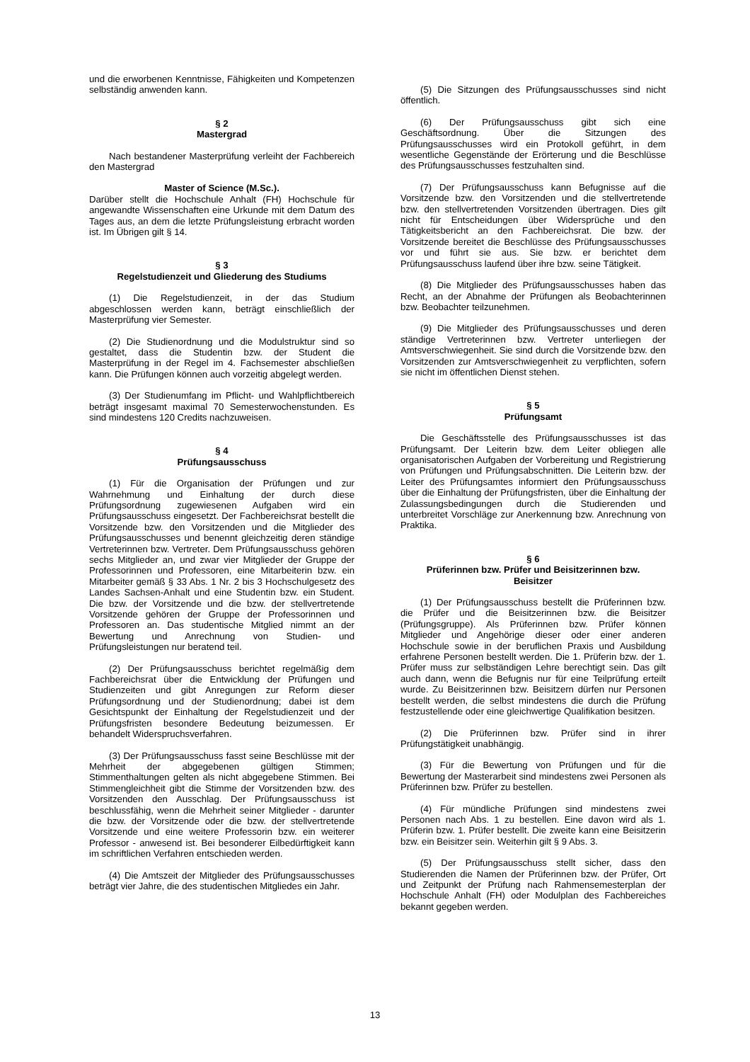und die erworbenen Kenntnisse, Fähigkeiten und Kompetenzen selbständig anwenden kann.
§ 2
Mastergrad
Nach bestandener Masterprüfung verleiht der Fachbereich den Mastergrad
Master of Science (M.Sc.).
Darüber stellt die Hochschule Anhalt (FH) Hochschule für angewandte Wissenschaften eine Urkunde mit dem Datum des Tages aus, an dem die letzte Prüfungsleistung erbracht worden ist. Im Übrigen gilt § 14.
§ 3
Regelstudienzeit und Gliederung des Studiums
(1) Die Regelstudienzeit, in der das Studium abgeschlossen werden kann, beträgt einschließlich der Masterprüfung vier Semester.
(2) Die Studienordnung und die Modulstruktur sind so gestaltet, dass die Studentin bzw. der Student die Masterprüfung in der Regel im 4. Fachsemester abschließen kann. Die Prüfungen können auch vorzeitig abgelegt werden.
(3) Der Studienumfang im Pflicht- und Wahlpflichtbereich beträgt insgesamt maximal 70 Semesterwochenstunden. Es sind mindestens 120 Credits nachzuweisen.
§ 4
Prüfungsausschuss
(1) Für die Organisation der Prüfungen und zur Wahrnehmung und Einhaltung der durch diese Prüfungsordnung zugewiesenen Aufgaben wird ein Prüfungsausschuss eingesetzt. Der Fachbereichsrat bestellt die Vorsitzende bzw. den Vorsitzenden und die Mitglieder des Prüfungsausschusses und benennt gleichzeitig deren ständige Vertreterinnen bzw. Vertreter. Dem Prüfungsausschuss gehören sechs Mitglieder an, und zwar vier Mitglieder der Gruppe der Professorinnen und Professoren, eine Mitarbeiterin bzw. ein Mitarbeiter gemäß § 33 Abs. 1 Nr. 2 bis 3 Hochschulgesetz des Landes Sachsen-Anhalt und eine Studentin bzw. ein Student. Die bzw. der Vorsitzende und die bzw. der stellvertretende Vorsitzende gehören der Gruppe der Professorinnen und Professoren an. Das studentische Mitglied nimmt an der Bewertung und Anrechnung von Studien- und Prüfungsleistungen nur beratend teil.
(2) Der Prüfungsausschuss berichtet regelmäßig dem Fachbereichsrat über die Entwicklung der Prüfungen und Studienzeiten und gibt Anregungen zur Reform dieser Prüfungsordnung und der Studienordnung; dabei ist dem Gesichtspunkt der Einhaltung der Regelstudienzeit und der Prüfungsfristen besondere Bedeutung beizumessen. Er behandelt Widerspruchsverfahren.
(3) Der Prüfungsausschuss fasst seine Beschlüsse mit der Mehrheit der abgegebenen gültigen Stimmen; Stimmenthaltungen gelten als nicht abgegebene Stimmen. Bei Stimmengleichheit gibt die Stimme der Vorsitzenden bzw. des Vorsitzenden den Ausschlag. Der Prüfungsausschuss ist beschlussfähig, wenn die Mehrheit seiner Mitglieder - darunter die bzw. der Vorsitzende oder die bzw. der stellvertretende Vorsitzende und eine weitere Professorin bzw. ein weiterer Professor - anwesend ist. Bei besonderer Eilbedürftigkeit kann im schriftlichen Verfahren entschieden werden.
(4) Die Amtszeit der Mitglieder des Prüfungsausschusses beträgt vier Jahre, die des studentischen Mitgliedes ein Jahr.
(5) Die Sitzungen des Prüfungsausschusses sind nicht öffentlich.
(6) Der Prüfungsausschuss gibt sich eine Geschäftsordnung. Über die Sitzungen des Prüfungsausschusses wird ein Protokoll geführt, in dem wesentliche Gegenstände der Erörterung und die Beschlüsse des Prüfungsausschusses festzuhalten sind.
(7) Der Prüfungsausschuss kann Befugnisse auf die Vorsitzende bzw. den Vorsitzenden und die stellvertretende bzw. den stellvertretenden Vorsitzenden übertragen. Dies gilt nicht für Entscheidungen über Widersprüche und den Tätigkeitsbericht an den Fachbereichsrat. Die bzw. der Vorsitzende bereitet die Beschlüsse des Prüfungsausschusses vor und führt sie aus. Sie bzw. er berichtet dem Prüfungsausschuss laufend über ihre bzw. seine Tätigkeit.
(8) Die Mitglieder des Prüfungsausschusses haben das Recht, an der Abnahme der Prüfungen als Beobachterinnen bzw. Beobachter teilzunehmen.
(9) Die Mitglieder des Prüfungsausschusses und deren ständige Vertreterinnen bzw. Vertreter unterliegen der Amtsverschwiegenheit. Sie sind durch die Vorsitzende bzw. den Vorsitzenden zur Amtsverschwiegenheit zu verpflichten, sofern sie nicht im öffentlichen Dienst stehen.
§ 5
Prüfungsamt
Die Geschäftsstelle des Prüfungsausschusses ist das Prüfungsamt. Der Leiterin bzw. dem Leiter obliegen alle organisatorischen Aufgaben der Vorbereitung und Registrierung von Prüfungen und Prüfungsabschnitten. Die Leiterin bzw. der Leiter des Prüfungsamtes informiert den Prüfungsausschuss über die Einhaltung der Prüfungsfristen, über die Einhaltung der Zulassungsbedingungen durch die Studierenden und unterbreitet Vorschläge zur Anerkennung bzw. Anrechnung von Praktika.
§ 6
Prüferinnen bzw. Prüfer und Beisitzerinnen bzw.
Beisitzer
(1) Der Prüfungsausschuss bestellt die Prüferinnen bzw. die Prüfer und die Beisitzerinnen bzw. die Beisitzer (Prüfungsgruppe). Als Prüferinnen bzw. Prüfer können Mitglieder und Angehörige dieser oder einer anderen Hochschule sowie in der beruflichen Praxis und Ausbildung erfahrene Personen bestellt werden. Die 1. Prüferin bzw. der 1. Prüfer muss zur selbständigen Lehre berechtigt sein. Das gilt auch dann, wenn die Befugnis nur für eine Teilprüfung erteilt wurde. Zu Beisitzerinnen bzw. Beisitzern dürfen nur Personen bestellt werden, die selbst mindestens die durch die Prüfung festzustellende oder eine gleichwertige Qualifikation besitzen.
(2) Die Prüferinnen bzw. Prüfer sind in ihrer Prüfungstätigkeit unabhängig.
(3) Für die Bewertung von Prüfungen und für die Bewertung der Masterarbeit sind mindestens zwei Personen als Prüferinnen bzw. Prüfer zu bestellen.
(4) Für mündliche Prüfungen sind mindestens zwei Personen nach Abs. 1 zu bestellen. Eine davon wird als 1. Prüferin bzw. 1. Prüfer bestellt. Die zweite kann eine Beisitzerin bzw. ein Beisitzer sein. Weiterhin gilt § 9 Abs. 3.
(5) Der Prüfungsausschuss stellt sicher, dass den Studierenden die Namen der Prüferinnen bzw. der Prüfer, Ort und Zeitpunkt der Prüfung nach Rahmensemesterplan der Hochschule Anhalt (FH) oder Modulplan des Fachbereiches bekannt gegeben werden.
13